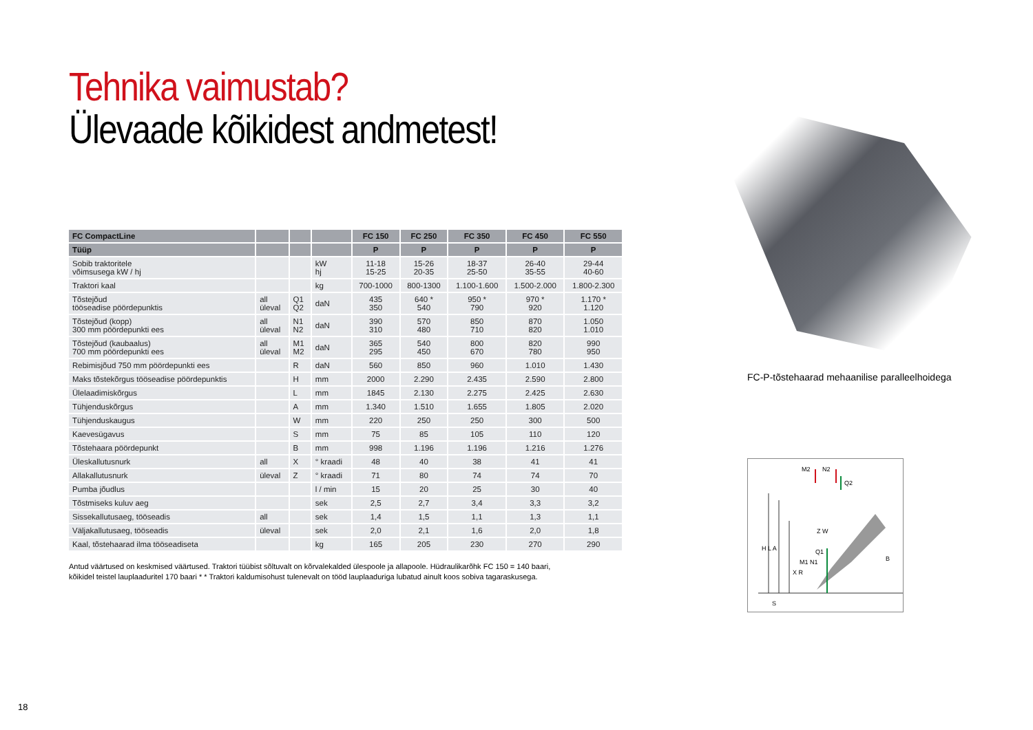Tehnika vaimustab?
Ülevaade kõikidest andmetest!
| FC CompactLine | | | | FC 150 | FC 250 | FC 350 | FC 450 | FC 550 |
| --- | --- | --- | --- | --- | --- | --- | --- | --- |
| Tüüp | | | | P | P | P | P | P |
| Sobib traktoritele võimsusega kW / hj | | | kW hj | 11-18 15-25 | 15-26 20-35 | 18-37 25-50 | 26-40 35-55 | 29-44 40-60 |
| Traktori kaal | | | kg | 700-1000 | 800-1300 | 1.100-1.600 | 1.500-2.000 | 1.800-2.300 |
| Tõstejõud tööseadise pöördepunktis | all üleval | Q1 Q2 | daN | 435 350 | 640 * 540 | 950 * 790 | 970 * 920 | 1.170 * 1.120 |
| Tõstejõud (kopp) 300 mm pöördepunkti ees | all üleval | N1 N2 | daN | 390 310 | 570 480 | 850 710 | 870 820 | 1.050 1.010 |
| Tõstejõud (kaubaalus) 700 mm pöördepunkti ees | all üleval | M1 M2 | daN | 365 295 | 540 450 | 800 670 | 820 780 | 990 950 |
| Rebimisjõud 750 mm pöördepunkti ees | | R | daN | 560 | 850 | 960 | 1.010 | 1.430 |
| Maks tõstekõrgus tööseadise pöördepunktis | | H | mm | 2000 | 2.290 | 2.435 | 2.590 | 2.800 |
| Ülelaadimiskõrgus | | L | mm | 1845 | 2.130 | 2.275 | 2.425 | 2.630 |
| Tühjenduskõrgus | | A | mm | 1.340 | 1.510 | 1.655 | 1.805 | 2.020 |
| Tühjenduskaugus | | W | mm | 220 | 250 | 250 | 300 | 500 |
| Kaevesügavus | | S | mm | 75 | 85 | 105 | 110 | 120 |
| Tõstehaara pöördepunkt | | B | mm | 998 | 1.196 | 1.196 | 1.216 | 1.276 |
| Üleskallutusnurk | all | X | ° kraadi | 48 | 40 | 38 | 41 | 41 |
| Allakallutusnurk | üleval | Z | ° kraadi | 71 | 80 | 74 | 74 | 70 |
| Pumba jõudlus | | | l / min | 15 | 20 | 25 | 30 | 40 |
| Tõstmiseks kuluv aeg | | | sek | 2,5 | 2,7 | 3,4 | 3,3 | 3,2 |
| Sissekallutusaeg, tööseadis | all | | sek | 1,4 | 1,5 | 1,1 | 1,3 | 1,1 |
| Väljakallutusaeg, tööseadis | üleval | | sek | 2,0 | 2,1 | 1,6 | 2,0 | 1,8 |
| Kaal, tõstehaarad ilma tööseadiseta | | | kg | 165 | 205 | 230 | 270 | 290 |
Antud väärtused on keskmised väärtused. Traktori tüübist sõltuvalt on kõrvalekalded ülespoole ja allapoole. Hüdraulikarõhk FC 150 = 140 baari,
kõikidel teistel lauplaaduritel 170 baari * * Traktori kaldumisohust tulenevalt on tööd lauplaaduriga lubatud ainult koos sobiva tagaraskusega.
FC-P-tõstehaarad mehaanilise paralleelhoidega
M2 N2
Q2
Q1
M1 N1
Z W
H L A
X R
B
S
18